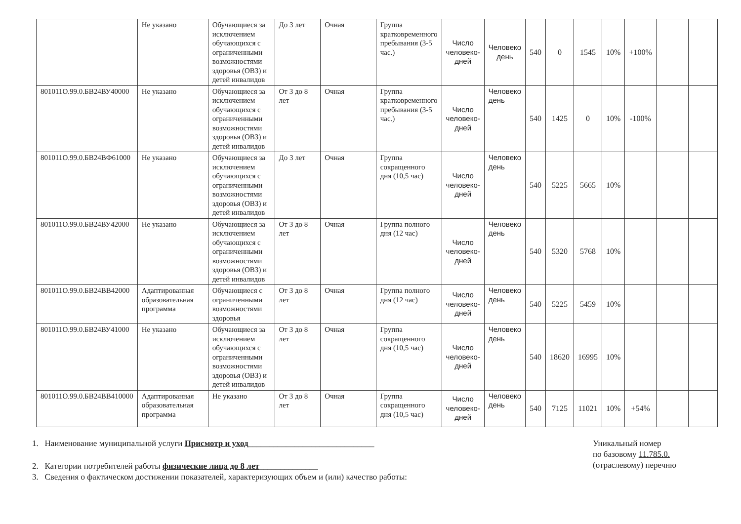| | Не указано | Обучающиеся за исключением обучающихся с ограниченными возможностями здоровья (ОВЗ) и детей инвалидов | До 3 лет | Очная | Группа кратковременного пребывания (3-5 час.) | Число человеко-дней | Человеко день | 540 | 0 | 1545 | 10% | +100% | | |
| 801011О.99.0.БВ24ВУ40000 | Не указано | Обучающиеся за исключением обучающихся с ограниченными возможностями здоровья (ОВЗ) и детей инвалидов | От 3 до 8 лет | Очная | Группа кратковременного пребывания (3-5 час.) | Число человеко-дней | Человеко день | 540 | 1425 | 0 | 10% | -100% | | |
| 801011О.99.0.БВ24ВФ61000 | Не указано | Обучающиеся за исключением обучающихся с ограниченными возможностями здоровья (ОВЗ) и детей инвалидов | До 3 лет | Очная | Группа сокращенного дня (10,5 час) | Число человеко-дней | Человеко день | 540 | 5225 | 5665 | 10% | | | |
| 801011О.99.0.БВ24ВУ42000 | Не указано | Обучающиеся за исключением обучающихся с ограниченными возможностями здоровья (ОВЗ) и детей инвалидов | От 3 до 8 лет | Очная | Группа полного дня (12 час) | Число человеко-дней | Человеко день | 540 | 5320 | 5768 | 10% | | | |
| 801011О.99.0.БВ24ВВ42000 | Адаптированная образовательная программа | Обучающиеся с ограниченными возможностями здоровья | От 3 до 8 лет | Очная | Группа полного дня (12 час) | Число человеко-дней | Человеко день | 540 | 5225 | 5459 | 10% | | | |
| 801011О.99.0.БВ24ВУ41000 | Не указано | Обучающиеся за исключением обучающихся с ограниченными возможностями здоровья (ОВЗ) и детей инвалидов | От 3 до 8 лет | Очная | Группа сокращенного дня (10,5 час) | Число человеко-дней | Человеко день | 540 | 18620 | 16995 | 10% | | | |
| 801011О.99.0.БВ24ВВ410000 | Адаптированная образовательная программа | Не указано | От 3 до 8 лет | Очная | Группа сокращенного дня (10,5 час) | Число человеко-дней | Человеко день | 540 | 7125 | 11021 | 10% | +54% | | |
1. Наименование муниципальной услуги Присмотр и уход______________________________
2. Категории потребителей работы физические лица до 8 лет______________
3. Сведения о фактическом достижении показателей, характеризующих объем и (или) качество работы:
Уникальный номер
по базовому 11.785.0.
(отраслевому) перечню